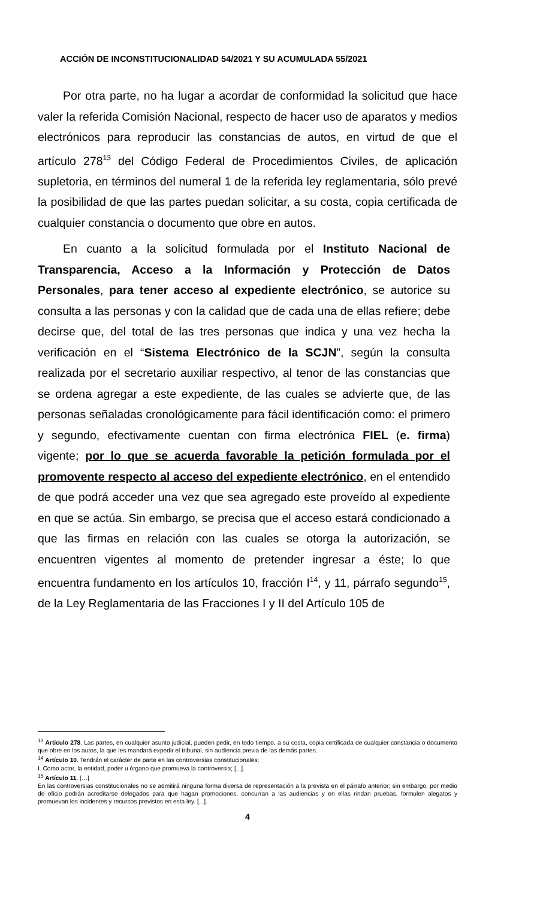ACCIÓN DE INCONSTITUCIONALIDAD 54/2021 Y SU ACUMULADA 55/2021
Por otra parte, no ha lugar a acordar de conformidad la solicitud que hace valer la referida Comisión Nacional, respecto de hacer uso de aparatos y medios electrónicos para reproducir las constancias de autos, en virtud de que el artículo 278<sup>13</sup> del Código Federal de Procedimientos Civiles, de aplicación supletoria, en términos del numeral 1 de la referida ley reglamentaria, sólo prevé la posibilidad de que las partes puedan solicitar, a su costa, copia certificada de cualquier constancia o documento que obre en autos.
En cuanto a la solicitud formulada por el Instituto Nacional de Transparencia, Acceso a la Información y Protección de Datos Personales, para tener acceso al expediente electrónico, se autorice su consulta a las personas y con la calidad que de cada una de ellas refiere; debe decirse que, del total de las tres personas que indica y una vez hecha la verificación en el “Sistema Electrónico de la SCJN”, según la consulta realizada por el secretario auxiliar respectivo, al tenor de las constancias que se ordena agregar a este expediente, de las cuales se advierte que, de las personas señaladas cronológicamente para fácil identificación como: el primero y segundo, efectivamente cuentan con firma electrónica FIEL (e. firma) vigente; por lo que se acuerda favorable la petición formulada por el promovente respecto al acceso del expediente electrónico, en el entendido de que podrá acceder una vez que sea agregado este proveído al expediente en que se actúa. Sin embargo, se precisa que el acceso estará condicionado a que las firmas en relación con las cuales se otorga la autorización, se encuentren vigentes al momento de pretender ingresar a éste; lo que encuentra fundamento en los artículos 10, fracción I<sup>14</sup>, y 11, párrafo segundo<sup>15</sup>, de la Ley Reglamentaria de las Fracciones I y II del Artículo 105 de
<sup>13</sup> Artículo 278. Las partes, en cualquier asunto judicial, pueden pedir, en todo tiempo, a su costa, copia certificada de cualquier constancia o documento que obre en los autos, la que les mandará expedir el tribunal, sin audiencia previa de las demás partes.
<sup>14</sup> Artículo 10. Tendrán el carácter de parte en las controversias constitucionales:
I. Como actor, la entidad, poder u órgano que promueva la controversia; [...].
<sup>15</sup> Artículo 11. […]
En las controversias constitucionales no se admitirá ninguna forma diversa de representación a la prevista en el párrafo anterior; sin embargo, por medio de oficio podrán acreditarse delegados para que hagan promociones, concurran a las audiencias y en ellas rindan pruebas, formulen alegatos y promuevan los incidentes y recursos previstos en esta ley. [...].
4